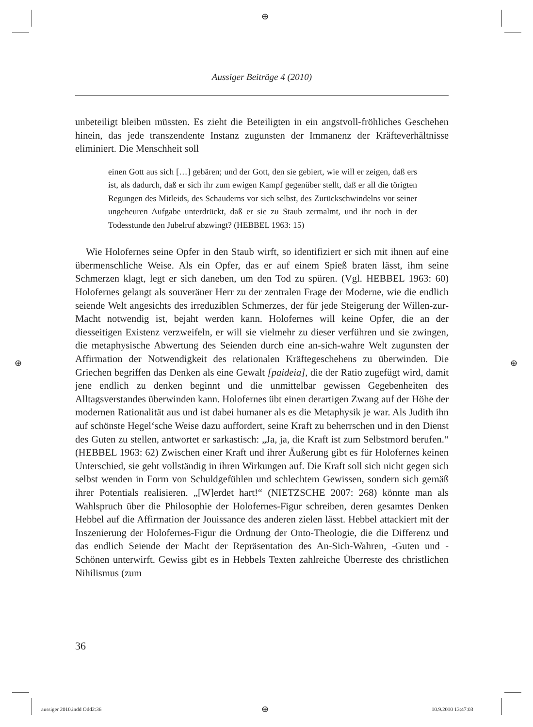⊕
⊕ ⊕
⊕
Aussiger Beiträge 4 (2010)
unbeteiligt bleiben müssten. Es zieht die Beteiligten in ein angstvoll-fröhliches Geschehen hinein, das jede transzendente Instanz zugunsten der Immanenz der Kräfteverhältnisse eliminiert. Die Menschheit soll
einen Gott aus sich […] gebären; und der Gott, den sie gebiert, wie will er zeigen, daß ers ist, als dadurch, daß er sich ihr zum ewigen Kampf gegenüber stellt, daß er all die törigten Regungen des Mitleids, des Schauderns vor sich selbst, des Zurückschwindelns vor seiner ungeheuren Aufgabe unterdrückt, daß er sie zu Staub zermalmt, und ihr noch in der Todesstunde den Jubelruf abzwingt? (HEBBEL 1963: 15)
Wie Holofernes seine Opfer in den Staub wirft, so identifiziert er sich mit ihnen auf eine übermenschliche Weise. Als ein Opfer, das er auf einem Spieß braten lässt, ihm seine Schmerzen klagt, legt er sich daneben, um den Tod zu spüren. (Vgl. HEBBEL 1963: 60) Holofernes gelangt als souveräner Herr zu der zentralen Frage der Moderne, wie die endlich seiende Welt angesichts des irreduziblen Schmerzes, der für jede Steigerung der Willen-zur-Macht notwendig ist, bejaht werden kann. Holofernes will keine Opfer, die an der diesseitigen Existenz verzweifeln, er will sie vielmehr zu dieser verführen und sie zwingen, die metaphysische Abwertung des Seienden durch eine an-sich-wahre Welt zugunsten der Affirmation der Notwendigkeit des relationalen Kräftegeschehens zu überwinden. Die Griechen begriffen das Denken als eine Gewalt [paideia], die der Ratio zugefügt wird, damit jene endlich zu denken beginnt und die unmittelbar gewissen Gegebenheiten des Alltagsverstandes überwinden kann. Holofernes übt einen derartigen Zwang auf der Höhe der modernen Rationalität aus und ist dabei humaner als es die Metaphysik je war. Als Judith ihn auf schönste Hegel‘sche Weise dazu auffordert, seine Kraft zu beherrschen und in den Dienst des Guten zu stellen, antwortet er sarkastisch: „Ja, ja, die Kraft ist zum Selbstmord berufen.“ (HEBBEL 1963: 62) Zwischen einer Kraft und ihrer Äußerung gibt es für Holofernes keinen Unterschied, sie geht vollständig in ihren Wirkungen auf. Die Kraft soll sich nicht gegen sich selbst wenden in Form von Schuldgefühlen und schlechtem Gewissen, sondern sich gemäß ihrer Potentials realisieren. „[W]erdet hart!“ (NIETZSCHE 2007: 268) könnte man als Wahlspruch über die Philosophie der Holofernes-Figur schreiben, deren gesamtes Denken Hebbel auf die Affirmation der Jouissance des anderen zielen lässt. Hebbel attackiert mit der Inszenierung der Holofernes-Figur die Ordnung der Onto-Theologie, die die Differenz und das endlich Seiende der Macht der Repräsentation des An-Sich-Wahren, -Guten und -Schönen unterwirft. Gewiss gibt es in Hebbels Texten zahlreiche Überreste des christlichen Nihilismus (zum
36
aussiger 2010.indd Odd2:36 10.9.2010 13:47:03